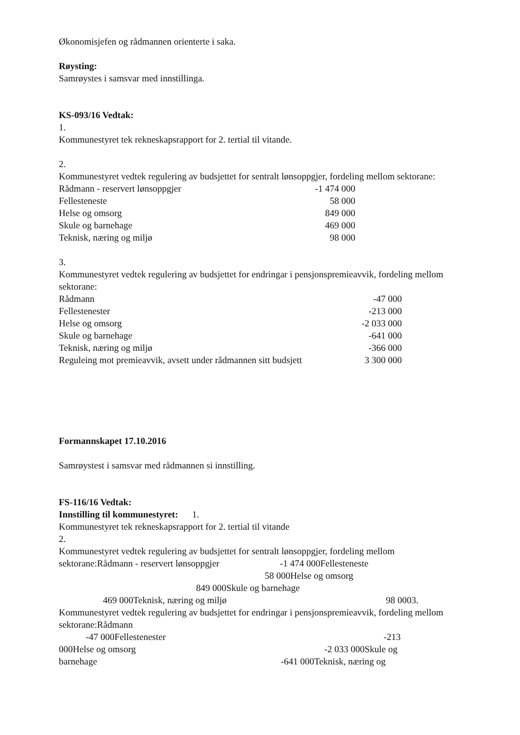Økonomisjefen og rådmannen orienterte i saka.
Røysting:
Samrøystes i samsvar med innstillinga.
KS-093/16 Vedtak:
1.
Kommunestyret tek rekneskapsrapport for 2. tertial til vitande.
2.
Kommunestyret vedtek regulering av budsjettet for sentralt lønsoppgjer, fordeling mellom sektorane:
| Rådmann - reservert lønsoppgjer | -1 474 000 |
| Fellesteneste | 58 000 |
| Helse og omsorg | 849 000 |
| Skule og barnehage | 469 000 |
| Teknisk, næring og miljø | 98 000 |
3.
Kommunestyret vedtek regulering av budsjettet for endringar i pensjonspremieavvik, fordeling mellom sektorane:
| Rådmann | -47 000 |
| Fellestenester | -213 000 |
| Helse og omsorg | -2 033 000 |
| Skule og barnehage | -641 000 |
| Teknisk, næring og miljø | -366 000 |
| Reguleing mot premieavvik, avsett under rådmannen sitt budsjett | 3 300 000 |
Formannskapet 17.10.2016
Samrøystest i samsvar med rådmannen si innstilling.
FS-116/16 Vedtak:
Innstilling til kommunestyret: 1.
Kommunestyret tek rekneskapsrapport for 2. tertial til vitande
2.
Kommunestyret vedtek regulering av budsjettet for sentralt lønsoppgjer, fordeling mellom sektorane:Rådmann - reservert lønsoppgjer -1 474 000Fellesteneste
58 000Helse og omsorg
849 000Skule og barnehage
469 000Teknisk, næring og miljø 98 0003.
Kommunestyret vedtek regulering av budsjettet for endringar i pensjonspremieavvik, fordeling mellom sektorane:Rådmann
-47 000Fellestenester -213
000Helse og omsorg -2 033 000Skule og
barnehage -641 000Teknisk, næring og